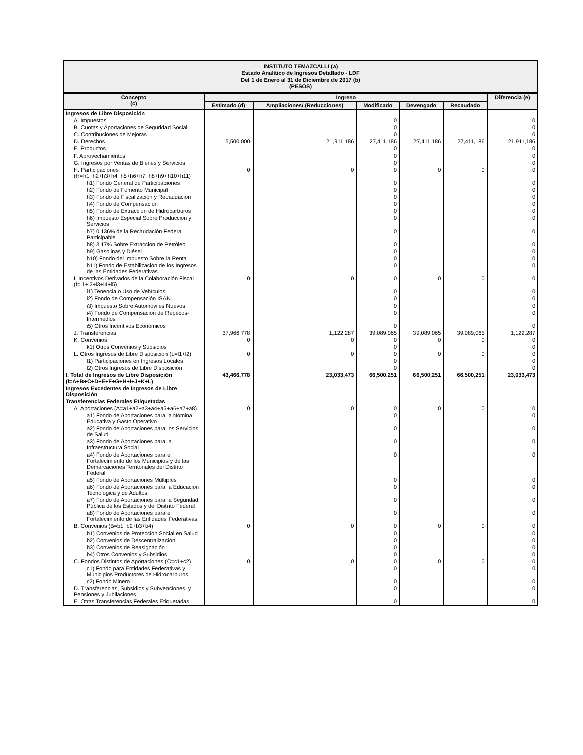INSTITUTO TEMAZCALLI (a)
Estado Analítico de Ingresos Detallado - LDF
Del 1 de Enero al 31 de Diciembre de 2017 (b)
(PESOS)
| Concepto (c) | Ingreso | | | | | Diferencia (e) |
| --- | --- | --- | --- | --- | --- | --- |
| | Estimado (d) | Ampliaciones/ (Reducciones) | Modificado | Devengado | Recaudado | |
| Ingresos de Libre Disposición | | | | | | |
| A. Impuestos | | | 0 | | | 0 |
| B. Cuotas y Aportaciones de Seguridad Social | | | 0 | | | 0 |
| C. Contribuciones de Mejoras | | | 0 | | | 0 |
| D. Derechos | 5,500,000 | 21,911,186 | 27,411,186 | 27,411,186 | 27,411,186 | 21,911,186 |
| E. Productos | | | 0 | | | 0 |
| F. Aprovechamientos | | | 0 | | | 0 |
| G. Ingresos por Ventas de Bienes y Servicios | | | 0 | | | 0 |
| H. Participaciones (H=h1+h2+h3+h4+h5+h6+h7+h8+h9+h10+h11) | 0 | 0 | 0 | 0 | 0 | 0 |
| h1) Fondo General de Participaciones | | | 0 | | | 0 |
| h2) Fondo de Fomento Municipal | | | 0 | | | 0 |
| h3) Fondo de Fiscalización y Recaudación | | | 0 | | | 0 |
| h4) Fondo de Compensación | | | 0 | | | 0 |
| h5) Fondo de Extracción de Hidrocarburos | | | 0 | | | 0 |
| h6) Impuesto Especial Sobre Producción y Servicios | | | 0 | | | 0 |
| h7) 0.136% de la Recaudación Federal Participable | | | 0 | | | 0 |
| h8) 3.17% Sobre Extracción de Petróleo | | | 0 | | | 0 |
| h9) Gasolinas y Diésel | | | 0 | | | 0 |
| h10) Fondo del Impuesto Sobre la Renta | | | 0 | | | 0 |
| h11) Fondo de Estabilización de los Ingresos de las Entidades Federativas | | | 0 | | | 0 |
| I. Incentivos Derivados de la Colaboración Fiscal (I=i1+i2+i3+i4+i5) | 0 | 0 | 0 | 0 | 0 | 0 |
| i1) Tenencia o Uso de Vehículos | | | 0 | | | 0 |
| i2) Fondo de Compensación ISAN | | | 0 | | | 0 |
| i3) Impuesto Sobre Automóviles Nuevos | | | 0 | | | 0 |
| i4) Fondo de Compensación de Repecos-Intermedios | | | 0 | | | 0 |
| i5) Otros Incentivos Económicos | | | 0 | | | 0 |
| J. Transferencias | 37,966,778 | 1,122,287 | 39,089,065 | 39,089,065 | 39,089,065 | 1,122,287 |
| K. Convenios | 0 | 0 | 0 | 0 | 0 | 0 |
| k1) Otros Convenios y Subsidios | | | 0 | | | 0 |
| L. Otros Ingresos de Libre Disposición (L=l1+l2) | 0 | 0 | 0 | 0 | 0 | 0 |
| l1) Participaciones en Ingresos Locales | | | 0 | | | 0 |
| l2) Otros Ingresos de Libre Disposición | | | 0 | | | 0 |
| I. Total de Ingresos de Libre Disposición (I=A+B+C+D+E+F+G+H+I+J+K+L) | 43,466,778 | 23,033,473 | 66,500,251 | 66,500,251 | 66,500,251 | 23,033,473 |
| Ingresos Excedentes de Ingresos de Libre Disposición | | | | | | |
| Transferencias Federales Etiquetadas | | | | | | |
| A. Aportaciones (A=a1+a2+a3+a4+a5+a6+a7+a8) | 0 | 0 | 0 | 0 | 0 | 0 |
| a1) Fondo de Aportaciones para la Nómina Educativa y Gasto Operativo | | | 0 | | | 0 |
| a2) Fondo de Aportaciones para los Servicios de Salud | | | 0 | | | 0 |
| a3) Fondo de Aportaciones para la Infraestructura Social | | | 0 | | | 0 |
| a4) Fondo de Aportaciones para el Fortalecimiento de los Municipios y de las Demarcaciones Territoriales del Distrito Federal | | | 0 | | | 0 |
| a5) Fondo de Aportaciones Múltiples | | | 0 | | | 0 |
| a6) Fondo de Aportaciones para la Educación Tecnológica y de Adultos | | | 0 | | | 0 |
| a7) Fondo de Aportaciones para la Seguridad Pública de los Estados y del Distrito Federal | | | 0 | | | 0 |
| a8) Fondo de Aportaciones para el Fortalecimiento de las Entidades Federativas | | | 0 | | | 0 |
| B. Convenios (B=b1+b2+b3+b4) | 0 | 0 | 0 | 0 | 0 | 0 |
| b1) Convenios de Protección Social en Salud | | | 0 | | | 0 |
| b2) Convenios de Descentralización | | | 0 | | | 0 |
| b3) Convenios de Reasignación | | | 0 | | | 0 |
| b4) Otros Convenios y Subsidios | | | 0 | | | 0 |
| C. Fondos Distintos de Aportaciones (C=c1+c2) | 0 | 0 | 0 | 0 | 0 | 0 |
| c1) Fondo para Entidades Federativas y Municipios Productores de Hidrocarburos | | | 0 | | | 0 |
| c2) Fondo Minero | | | 0 | | | 0 |
| D. Transferencias, Subsidios y Subvenciones, y Pensiones y Jubilaciones | | | 0 | | | 0 |
| E. Otras Transferencias Federales Etiquetadas | | | 0 | | | 0 |